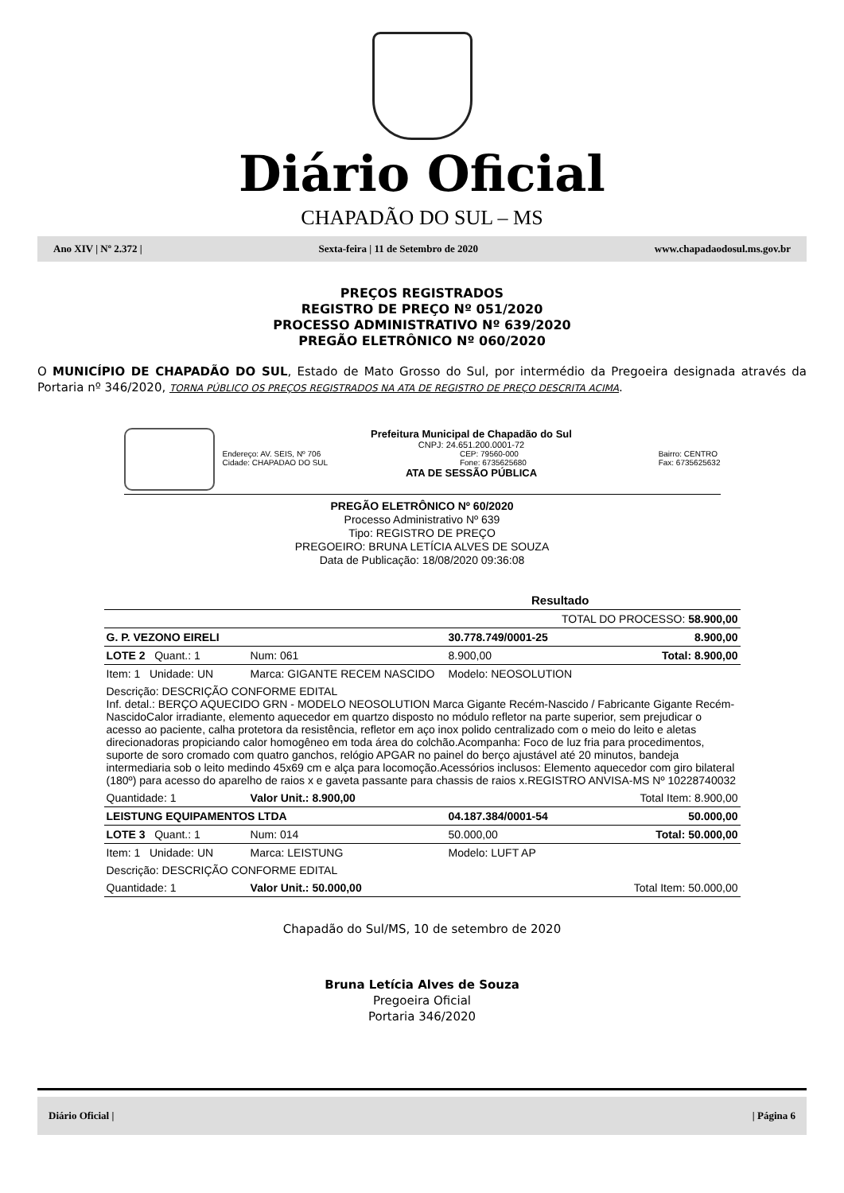Diário Oficial
CHAPADÃO DO SUL – MS
Ano XIV | Nº 2.372 | Sexta-feira | 11 de Setembro de 2020 www.chapadaodosul.ms.gov.br
PREÇOS REGISTRADOS
REGISTRO DE PREÇO Nº 051/2020
PROCESSO ADMINISTRATIVO Nº 639/2020
PREGÃO ELETRÔNICO Nº 060/2020
O MUNICÍPIO DE CHAPADÃO DO SUL, Estado de Mato Grosso do Sul, por intermédio da Pregoeira designada através da Portaria nº 346/2020, TORNA PÚBLICO OS PREÇOS REGISTRADOS NA ATA DE REGISTRO DE PREÇO DESCRITA ACIMA.
Prefeitura Municipal de Chapadão do Sul
CNPJ: 24.651.200.0001-72
Endereço: AV. SEIS, Nº 706
Cidade: CHAPADAO DO SUL CEP: 79560-000
Fone: 6735625680 Bairro: CENTRO
Fax: 6735625632
ATA DE SESSÃO PÚBLICA
PREGÃO ELETRÔNICO Nº 60/2020
Processo Administrativo Nº 639
Tipo: REGISTRO DE PREÇO
PREGOEIRO: BRUNA LETÍCIA ALVES DE SOUZA
Data de Publicação: 18/08/2020 09:36:08
| Resultado | | | |
| TOTAL DO PROCESSO: 58.900,00 | | | |
| G. P. VEZONO EIRELI | | 30.778.749/0001-25 | 8.900,00 |
| LOTE 2 Quant.: 1 | Num: 061 | 8.900,00 | Total: 8.900,00 |
| Item: 1 Unidade: UN | Marca: GIGANTE RECEM NASCIDO | Modelo: NEOSOLUTION | |
| Descrição: DESCRIÇÃO CONFORME EDITAL Inf. detal.: BERÇO AQUECIDO GRN - MODELO NEOSOLUTION Marca Gigante Recém-Nascido / Fabricante Gigante Recém-NascidoCalor irradiante, elemento aquecedor em quartzo disposto no módulo refletor na parte superior, sem prejudicar o acesso ao paciente, calha protetora da resistência, refletor em aço inox polido centralizado com o meio do leito e aletas direcionadoras propiciando calor homogêneo em toda área do colchão.Acompanha: Foco de luz fria para procedimentos, suporte de soro cromado com quatro ganchos, relógio APGAR no painel do berço ajustável até 20 minutos, bandeja intermediaria sob o leito medindo 45x69 cm e alça para locomoção.Acessórios inclusos: Elemento aquecedor com giro bilateral (180º) para acesso do aparelho de raios x e gaveta passante para chassis de raios x.REGISTRO ANVISA-MS Nº 10228740032 | | | |
| Quantidade: 1 | Valor Unit.: 8.900,00 | | Total Item: 8.900,00 |
| LEISTUNG EQUIPAMENTOS LTDA | | 04.187.384/0001-54 | 50.000,00 |
| LOTE 3 Quant.: 1 | Num: 014 | 50.000,00 | Total: 50.000,00 |
| Item: 1 Unidade: UN | Marca: LEISTUNG | Modelo: LUFT AP | |
| Descrição: DESCRIÇÃO CONFORME EDITAL | | | |
| Quantidade: 1 | Valor Unit.: 50.000,00 | | Total Item: 50.000,00 |
Chapadão do Sul/MS, 10 de setembro de 2020
Bruna Letícia Alves de Souza
Pregoeira Oficial
Portaria 346/2020
Diário Oficial | | Página 6